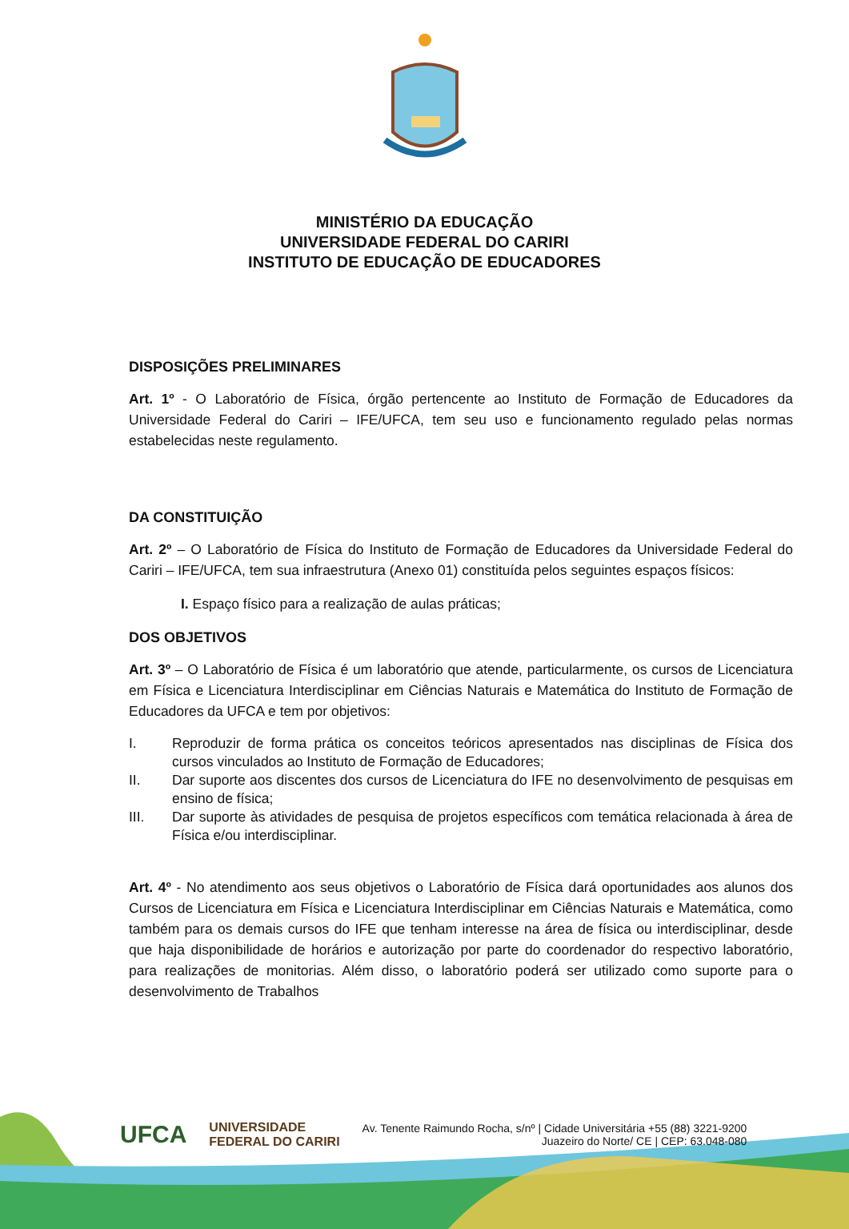MINISTÉRIO DA EDUCAÇÃO
UNIVERSIDADE FEDERAL DO CARIRI
INSTITUTO DE EDUCAÇÃO DE EDUCADORES
DISPOSIÇÕES PRELIMINARES
Art. 1º - O Laboratório de Física, órgão pertencente ao Instituto de Formação de Educadores da Universidade Federal do Cariri – IFE/UFCA, tem seu uso e funcionamento regulado pelas normas estabelecidas neste regulamento.
DA CONSTITUIÇÃO
Art. 2º – O Laboratório de Física do Instituto de Formação de Educadores da Universidade Federal do Cariri – IFE/UFCA, tem sua infraestrutura (Anexo 01) constituída pelos seguintes espaços físicos:
I. Espaço físico para a realização de aulas práticas;
DOS OBJETIVOS
Art. 3º – O Laboratório de Física é um laboratório que atende, particularmente, os cursos de Licenciatura em Física e Licenciatura Interdisciplinar em Ciências Naturais e Matemática do Instituto de Formação de Educadores da UFCA e tem por objetivos:
I. Reproduzir de forma prática os conceitos teóricos apresentados nas disciplinas de Física dos cursos vinculados ao Instituto de Formação de Educadores;
II. Dar suporte aos discentes dos cursos de Licenciatura do IFE no desenvolvimento de pesquisas em ensino de física;
III. Dar suporte às atividades de pesquisa de projetos específicos com temática relacionada à área de Física e/ou interdisciplinar.
Art. 4º - No atendimento aos seus objetivos o Laboratório de Física dará oportunidades aos alunos dos Cursos de Licenciatura em Física e Licenciatura Interdisciplinar em Ciências Naturais e Matemática, como também para os demais cursos do IFE que tenham interesse na área de física ou interdisciplinar, desde que haja disponibilidade de horários e autorização por parte do coordenador do respectivo laboratório, para realizações de monitorias. Além disso, o laboratório poderá ser utilizado como suporte para o desenvolvimento de Trabalhos
UFCA
UNIVERSIDADE
FEDERAL DO CARIRI
Av. Tenente Raimundo Rocha, s/nº | Cidade Universitária +55 (88) 3221-9200
Juazeiro do Norte/ CE | CEP: 63.048-080